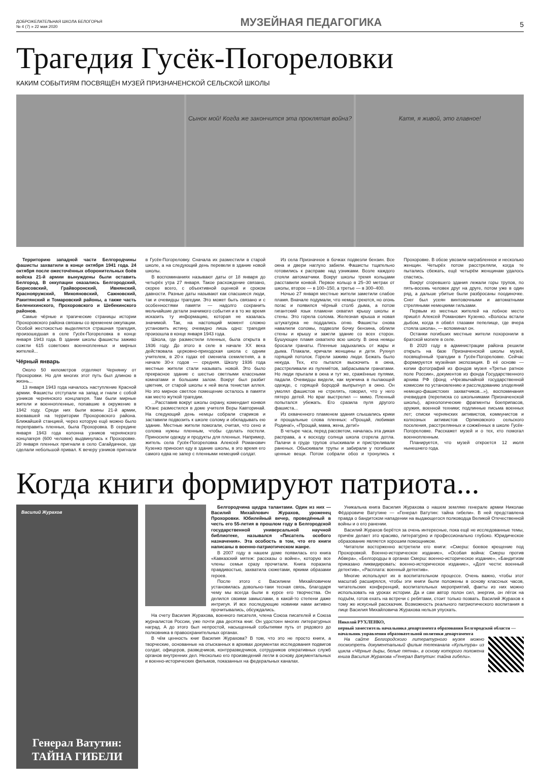ДОБРОЖЕЛАТЕЛЬНАЯ ШКОЛА БЕЛОГОРЬЯ
№ 4 (7) » 22 мая 2020
МУЗЕЙНАЯ ПЕДАГОГИКА
5
Трагедия Гусёк-Погореловки
КАКИМ СОБЫТИЯМ ПОСВЯЩЁН МУЗЕЙ ПРИЗНАЧЕНСКОЙ СЕЛЬСКОЙ ШКОЛЫ
Сынок мой! Когда же закончится эта проклятая война?
Катя, я живой, это главное!
Территорию западной части Белгородчины фашисты захватили в конце октября 1941 года. 24 октября после ожесточённых оборонительных боёв войска 21-й армии вынуждены были оставить Белгород. В оккупации оказались Белгородский, Борисовский, Грайворонский, Ивнянский, Краснояружский, Микояновский, Сажновский, Ракитянский и Томаровский районы, а также часть Беленихинского, Прохоровского и Шебекинского районов.
Самые чёрные и трагические страницы истории Прохоровского района связаны со временем оккупации. Особой жестокостью выделяется страшная трагедия, произошедшая в селе Гусёк-Погореловка в конце января 1943 года. В здании школы фашисты заживо сожгли 615 советских военнопленных и мирных жителей...
Чёрный январь
Около 50 километров отделяют Чернянку от Прохоровки. Но для многих этот путь был длиною в жизнь...
13 января 1943 года началось наступление Красной армии. Фашисты отступали на запад и гнали с собой узников чернянского концлагеря. Там были мирные жители и военнопленные, попавшие в окружение в 1942 году. Среди них были воины 21-й армии, воевавшей на территории Прохоровского района. Ближайшей станцией, через которую ещё можно было переправить пленных, была Прохоровка. В середине января 1943 года колонна узников чернянского концлагеря (600 человек) выдвинулась к Прохоровке. 20 января пленных пригнали в село Сагайдачное, где сделали небольшой привал. К вечеру узников пригнали в Гусёк-Погореловку. Сначала их разместили в старой школе, а на следующий день перевели в здание новой школы.
В воспоминаниях называют даты от 18 января до четырёх утра 27 января. Такое расхождение связано, скорее всего, с объективной оценкой и сроком давности. Разные даты называют как спасшиеся люди, так и очевидцы трагедии. Это может быть связано и с особенностями памяти — надолго сохранить мельчайшие детали значимого события и в то же время исказить ту информацию, которая не казалась значимой. Так, на настоящий момент сложно установить истину, очевидно лишь одно: трагедия произошла в конце января 1943 года.
Школа, где разместили пленных, была открыта в 1936 году. До этого в селе в начале XX века действовала церковно-приходская школа с одним учителем, в 20-х годах её сменила семилетняя, а в начале 30-х годов — средняя. Школу 1936 года местные жители стали называть новой. Это было прекрасное здание с шестью светлыми классными комнатами и большим залом. Вокруг был разбит цветник, от старой школы к ней вела тенистая аллея. Но это мирное светлое помещение осталось в памяти как место жуткой трагедии.
...Расставив вокруг школы охрану, комендант конвоя Юганс разместился в доме учителя Веры Кавторинай. На следующий день немцы собрали стариков и заставили подвозить к школе солому и обкладывать ею здание. Местные жители помогали, считая, что сено и солома нужны пленным, чтобы сделать постели. Приносили одежду и продукты для пленных. Например, житель села Гусёк-Погореловка Алексей Романович Кузенко приносил еду в здание школы, в это время его самого едва не запер с пленными немецкий солдат.
Из села Призначное в бочках подвезли бензин. Все окна и двери наглухо забили. Фашисты тщательно готовились к расправе над узниками. Возле каждого стояли автоматчики. Вокруг школы тремя кольцами расставили конвой. Первое кольцо в 25–30 метрах от школы, второе — в 100–150, а третье — в 300–400.
Ночью 27 января местные жители заметили слабое пламя. Вначале подумали, что немцы греются, но огонь погас и появился чёрный столб дыма, а потом гигантский язык пламени охватил крышу школы и стены. Это горела солома. Железная крыша и новая штукатурка не поддались огню. Фашисты снова навалили соломы, подвезли бочку бензина, облили стены и крышу и зажгли здание со всех сторон. Бушующее пламя охватило всю школу. В окна немцы бросали гранаты. Пленные задыхались от жары и дыма. Плакали, кричали женщины и дети. Рухнул горящий потолок. Горели заживо люди. Бежать было некуда. Тех, кто пытался выскочить в окна, расстреливали из пулемётов, забрасывали гранатами. Но люди прыгали в окна и тут же, сражённые пулями, падали. Очевидцы видели, как мужчина в пылающей одежде, с горящей бородой выпрыгнул в окно. Он умолял фашистов не стрелять, говорил, что у него пятеро детей. Но враг выстрелил — мимо. Пленный попытался убежать. Его сразила пуля другого фашиста...
Из охваченного пламенем здания слышались крики и прощальные слова пленных: «Прощай, любимая Родина!», «Прощай, мама, жена, дети!»
В четыре часа, перед рассветом, началась эта дикая расправа, а к восходу солнца школа сгорела дотла. Палачи в груде трупов отыскивали и пристреливали раненых. Обыскивали трупы и забирали у погибших ценные вещи. Потом собрали обоз и тронулись к Прохоровке. В обозе увозили награбленное и несколько женщин. Четырёх потом расстреляли, когда те пытались сбежать, ещё четырём женщинам удалось спастись.
Вокруг сгоревшего здания лежали горы трупов, по пять-восемь человек друг на друге, потом уже в один ряд, а дальше убитые были разбросаны поодиночке. Снег был усеян винтовочными и автоматными стреляными немецкими гильзами.
Первым из местных жителей на лобное место пришёл Алексей Романович Кузенко. «Волосы встали дыбом, когда я обвёл глазами пепелище, где вчера стояла школа», — вспоминал он.
Останки погибших местные жители похоронили в братской могиле в селе.
В 2020 году в администрации района решили открыть на базе Призначенской школы музей, посвящённый трагедии в Гусёк-Погореловке. Сейчас формируется музейная экспозиция. В её основе — копии фотографий из фондов музея «Третье ратное поле России», документов из фонда Государственного архива РФ (фонд «Чрезвычайной государственной комиссии по установлению и расследованию злодеяний немецко-фашистских захватчиков...»), воспоминания очевидцев (переписка со школьниками Призначенской школы), археологические фрагменты боеприпасов, оружия, военной техники; подлинные письма военных лет; списки чернянских активистов, коммунистов и колхозных активистов Орликовского сельского поселения, расстрелянных и сожжённых в школе Гусёк-Погореловке. Расскажет музей и о тех, кто помогал военнопленным.
Планируется, что музей откроется 12 июля нынешнего года.
Когда книги формируют патриота...
Василий Журахов
Генерал Ватутин:
ТАЙНА ГИБЕЛИ
Белгородчина щедра талантами. Один из них — Василий Михайлович Журахов, уроженец Прохоровки. Юбилейный вечер, проведённый в честь его 55-летия в прошлом году в Белгородской государственной универсальной научной библиотеке, назывался «Писатель особого назначения». Эта особость в том, что его книги написаны в военно-патриотическом жанре.
В 2007 году в нашем доме появилась его книга «Кавказский мятеж: рассказы о войне», которую все члены семьи сразу прочитали. Книга поразила правдивостью, захватила сюжетами, яркими образами героев.
После этого с Василием Михайловичем установилась довольно-таки тесная связь, благодаря чему мы всегда были в курсе его творчества. Он делился своими замыслами, в какой-то степени даже интригуя. И все последующие новинки нами активно прочитывались, обсуждались.
На счету Василия Журахова, военного писателя, члена Союза писателей и Союза журналистов России, уже почти два десятка книг. Он удостоен многих литературных наград. А до этого был непростой, насыщенный событиями путь от рядового до полковника в правоохранительных органах.
В чём ценность книг Василия Журахова? В том, что это не просто книги, а творческие, основанные на отысканных в архивах документах исследования подвигов солдат, офицеров, разведчиков, контрразведчиков, сотрудников оперативных служб органов внутренних дел. Несколько его произведений легли в основу документальных и военно-исторических фильмов, показанных на федеральных каналах.
Уникальна книга Василия Журахова о нашем земляке генерале армии Николае Фёдоровиче Ватутине — «Генерал Ватутин: тайна гибели». В ней представлена правда о бандитском нападении на выдающегося полководца Великой Отечественной войны и о его ранении.
Василий Журахов берётся за очень интересные, пока ещё не исследованные темы, причём делает это красиво, литературно и профессионально глубоко. Юридическое образование является хорошим помощником.
Читатели восторженно встретили его книги: «Смерш: боевое крещение под Прохоровкой. Военно-историческое издание», «Особая война: Смерш против Абвера», «Белгородцы в органах Смерш: военно-историческое издание», «Бандитизм приказано ликвидировать: военно-историческое издание», «Долг чести: военный детектив», «Расплата: военный детектив».
Многие используют их в воспитательном процессе. Очень важно, чтобы этот масштаб расширялся, чтобы эти книги были положены в основу классных часов, читательских конференций, воспитательных мероприятий, факты из них можно использовать на уроках истории. Да и сам автор полон сил, энергии, он лёгок на подъём, готов ехать на встречи с ребятами, стоит только позвать. Василий Журахов к тому же искусный рассказчик. Возможность реального патриотического воспитания в лице Василия Михайловича Журахова нельзя упускать.
Николай РУХЛЕНКО,
первый заместитель начальника департамента образования Белгородской области — начальник управления образовательной политики департамента
На сайте Белгородского литературного музея можно посмотреть документальный фильм телеканала «Культура» из цикла «Чёрные дыры, белые пятна», в основу которого положена книга Василия Журахова «Генерал Ватутин: тайна гибели».